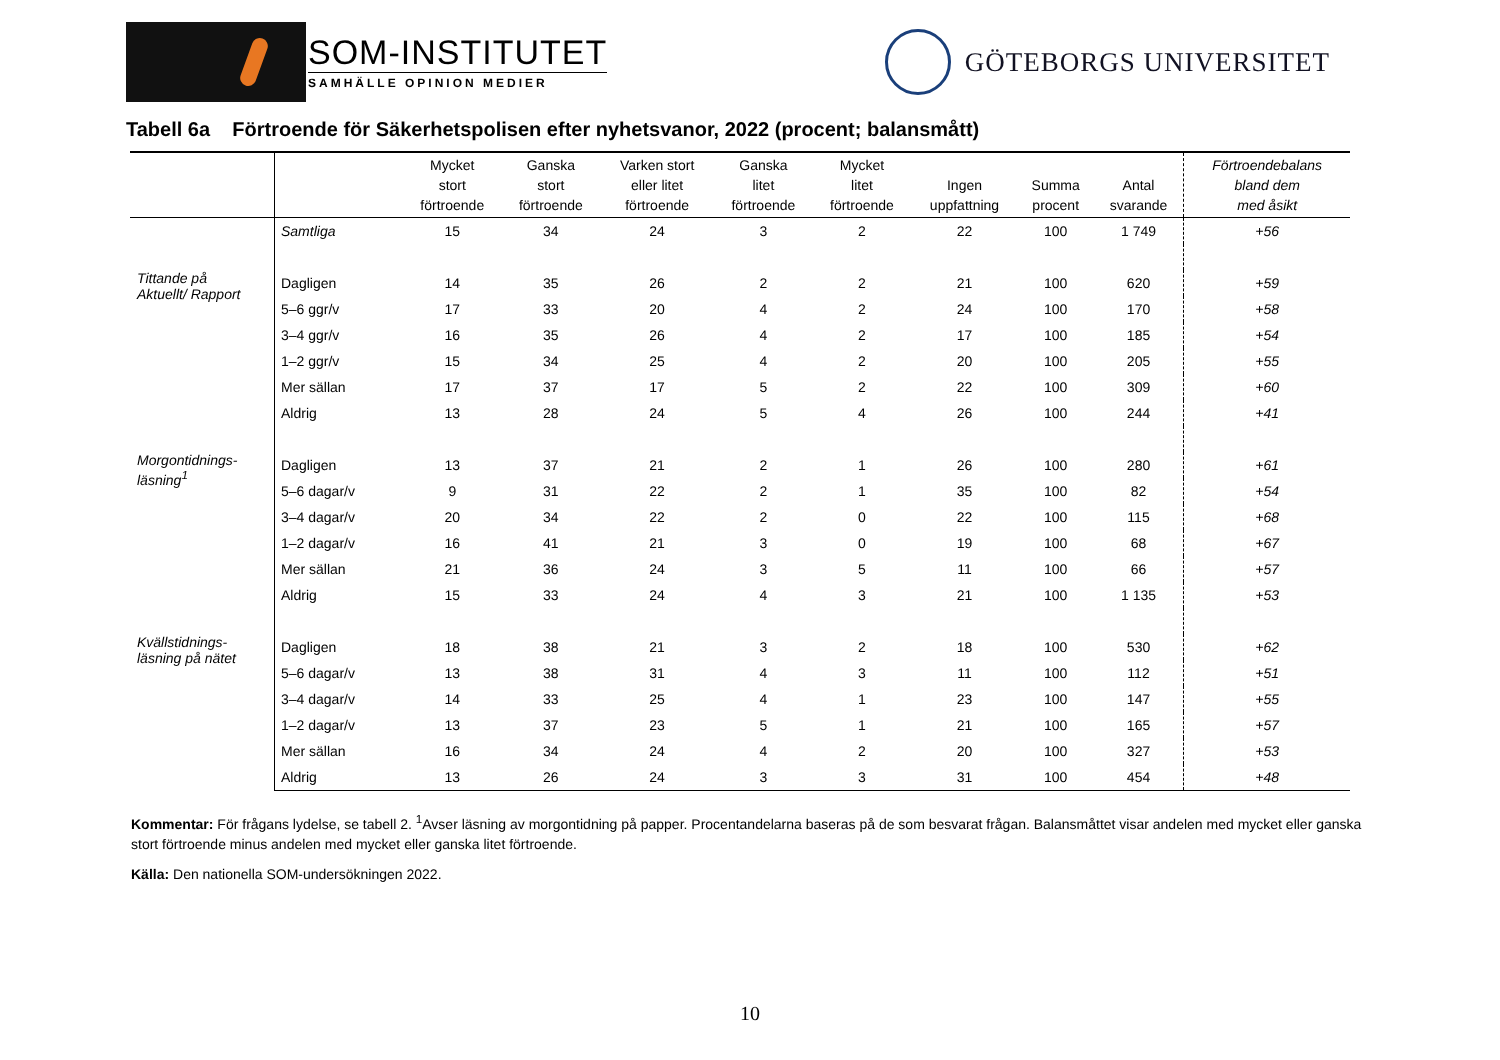SOM-INSTITUTET
SAMHÄLLE OPINION MEDIER
GÖTEBORGS UNIVERSITET
Tabell 6a Förtroende för Säkerhetspolisen efter nyhetsvanor, 2022 (procent; balansmått)
| | | Mycket stort förtroende | Ganska stort förtroende | Varken stort eller litet förtroende | Ganska litet förtroende | Mycket litet förtroende | Ingen uppfattning | Summa procent | Antal svarande | Förtroendebalans bland dem med åsikt |
| --- | --- | --- | --- | --- | --- | --- | --- | --- | --- | --- |
| | Samtliga | 15 | 34 | 24 | 3 | 2 | 22 | 100 | 1 749 | +56 |
| Tittande på Aktuellt/ Rapport | Dagligen | 14 | 35 | 26 | 2 | 2 | 21 | 100 | 620 | +59 |
| | 5–6 ggr/v | 17 | 33 | 20 | 4 | 2 | 24 | 100 | 170 | +58 |
| | 3–4 ggr/v | 16 | 35 | 26 | 4 | 2 | 17 | 100 | 185 | +54 |
| | 1–2 ggr/v | 15 | 34 | 25 | 4 | 2 | 20 | 100 | 205 | +55 |
| | Mer sällan | 17 | 37 | 17 | 5 | 2 | 22 | 100 | 309 | +60 |
| | Aldrig | 13 | 28 | 24 | 5 | 4 | 26 | 100 | 244 | +41 |
| Morgontidnings- läsning<sup>1</sup> | Dagligen | 13 | 37 | 21 | 2 | 1 | 26 | 100 | 280 | +61 |
| | 5–6 dagar/v | 9 | 31 | 22 | 2 | 1 | 35 | 100 | 82 | +54 |
| | 3–4 dagar/v | 20 | 34 | 22 | 2 | 0 | 22 | 100 | 115 | +68 |
| | 1–2 dagar/v | 16 | 41 | 21 | 3 | 0 | 19 | 100 | 68 | +67 |
| | Mer sällan | 21 | 36 | 24 | 3 | 5 | 11 | 100 | 66 | +57 |
| | Aldrig | 15 | 33 | 24 | 4 | 3 | 21 | 100 | 1 135 | +53 |
| Kvällstidnings- läsning på nätet | Dagligen | 18 | 38 | 21 | 3 | 2 | 18 | 100 | 530 | +62 |
| | 5–6 dagar/v | 13 | 38 | 31 | 4 | 3 | 11 | 100 | 112 | +51 |
| | 3–4 dagar/v | 14 | 33 | 25 | 4 | 1 | 23 | 100 | 147 | +55 |
| | 1–2 dagar/v | 13 | 37 | 23 | 5 | 1 | 21 | 100 | 165 | +57 |
| | Mer sällan | 16 | 34 | 24 | 4 | 2 | 20 | 100 | 327 | +53 |
| | Aldrig | 13 | 26 | 24 | 3 | 3 | 31 | 100 | 454 | +48 |
Kommentar: För frågans lydelse, se tabell 2. <sup>1</sup>Avser läsning av morgontidning på papper. Procentandelarna baseras på de som besvarat frågan. Balansmåttet visar andelen med mycket eller ganska stort förtroende minus andelen med mycket eller ganska litet förtroende.
Källa: Den nationella SOM-undersökningen 2022.
10